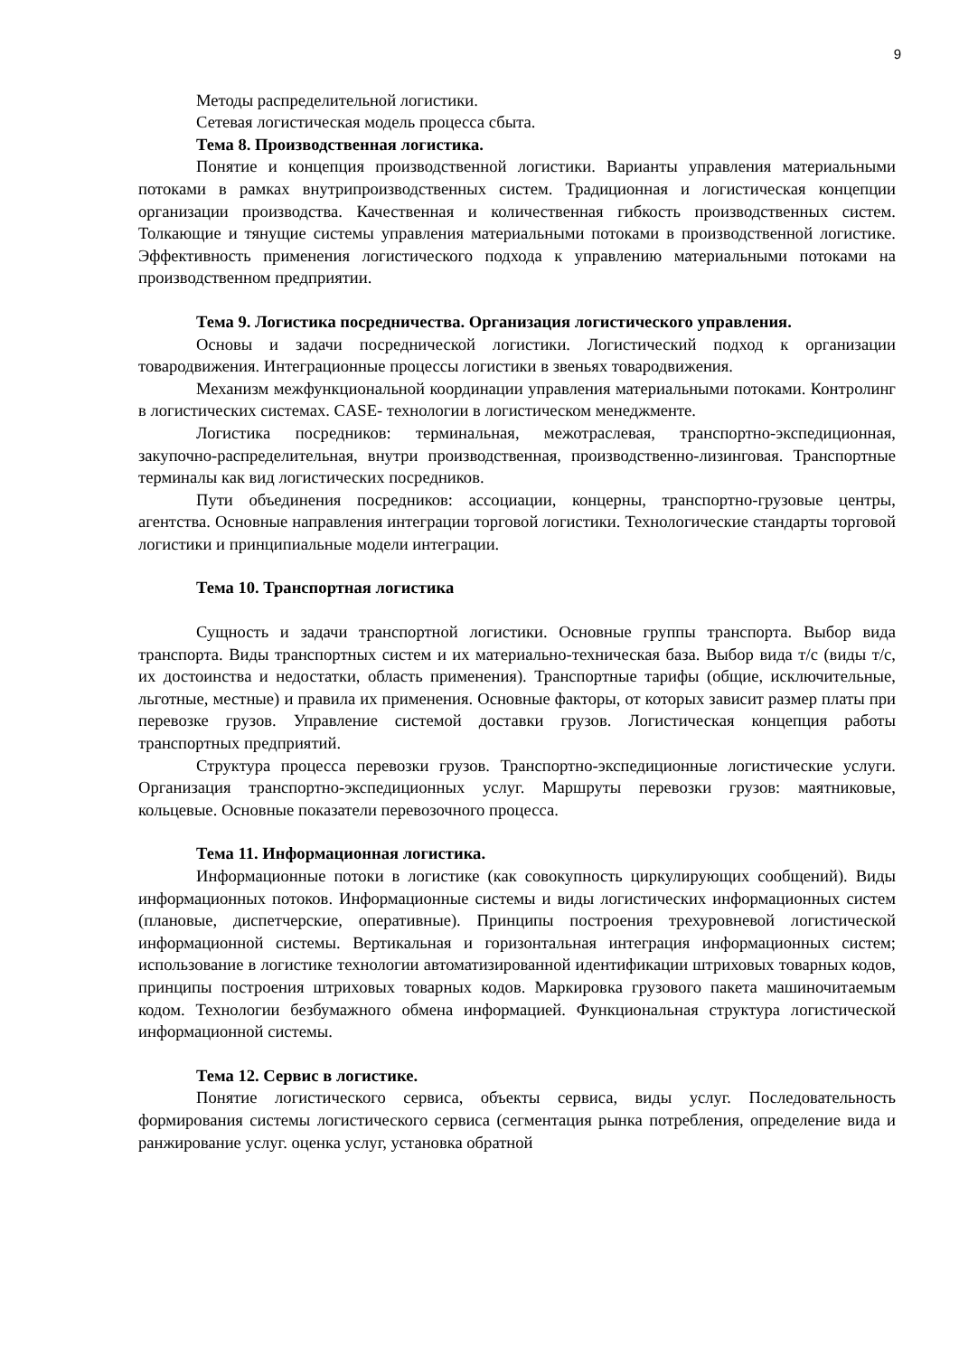9
Методы распределительной логистики.
Сетевая логистическая модель процесса сбыта.
Тема 8. Производственная логистика.
Понятие и концепция производственной логистики. Варианты управления материальными потоками в рамках внутрипроизводственных систем. Традиционная и логистическая концепции организации производства. Качественная и количественная гибкость производственных систем. Толкающие и тянущие системы управления материальными потоками в производственной логистике. Эффективность применения логистического подхода к управлению материальными потоками на производственном предприятии.
Тема 9. Логистика посредничества. Организация логистического управления.
Основы и задачи посреднической логистики. Логистический подход к организации товародвижения. Интеграционные процессы логистики в звеньях товародвижения.
Механизм межфункциональной координации управления материальными потоками. Контролинг в логистических системах. CASE- технологии в логистическом менеджменте.
Логистика посредников: терминальная, межотраслевая, транспортно-экспедиционная, закупочно-распределительная, внутри производственная, производственно-лизинговая. Транспортные терминалы как вид логистических посредников.
Пути объединения посредников: ассоциации, концерны, транспортно-грузовые центры, агентства. Основные направления интеграции торговой логистики. Технологические стандарты торговой логистики и принципиальные модели интеграции.
Тема 10. Транспортная логистика
Сущность и задачи транспортной логистики. Основные группы транспорта. Выбор вида транспорта. Виды транспортных систем и их материально-техническая база. Выбор вида т/с (виды т/с, их достоинства и недостатки, область применения). Транспортные тарифы (общие, исключительные, льготные, местные) и правила их применения. Основные факторы, от которых зависит размер платы при перевозке грузов. Управление системой доставки грузов. Логистическая концепция работы транспортных предприятий.
Структура процесса перевозки грузов. Транспортно-экспедиционные логистические услуги. Организация транспортно-экспедиционных услуг. Маршруты перевозки грузов: маятниковые, кольцевые. Основные показатели перевозочного процесса.
Тема 11. Информационная логистика.
Информационные потоки в логистике (как совокупность циркулирующих сообщений). Виды информационных потоков. Информационные системы и виды логистических информационных систем (плановые, диспетчерские, оперативные). Принципы построения трехуровневой логистической информационной системы. Вертикальная и горизонтальная интеграция информационных систем; использование в логистике технологии автоматизированной идентификации штриховых товарных кодов, принципы построения штриховых товарных кодов. Маркировка грузового пакета машиночитаемым кодом. Технологии безбумажного обмена информацией. Функциональная структура логистической информационной системы.
Тема 12. Сервис в логистике.
Понятие логистического сервиса, объекты сервиса, виды услуг. Последовательность формирования системы логистического сервиса (сегментация рынка потребления, определение вида и ранжирование услуг. оценка услуг, установка обратной